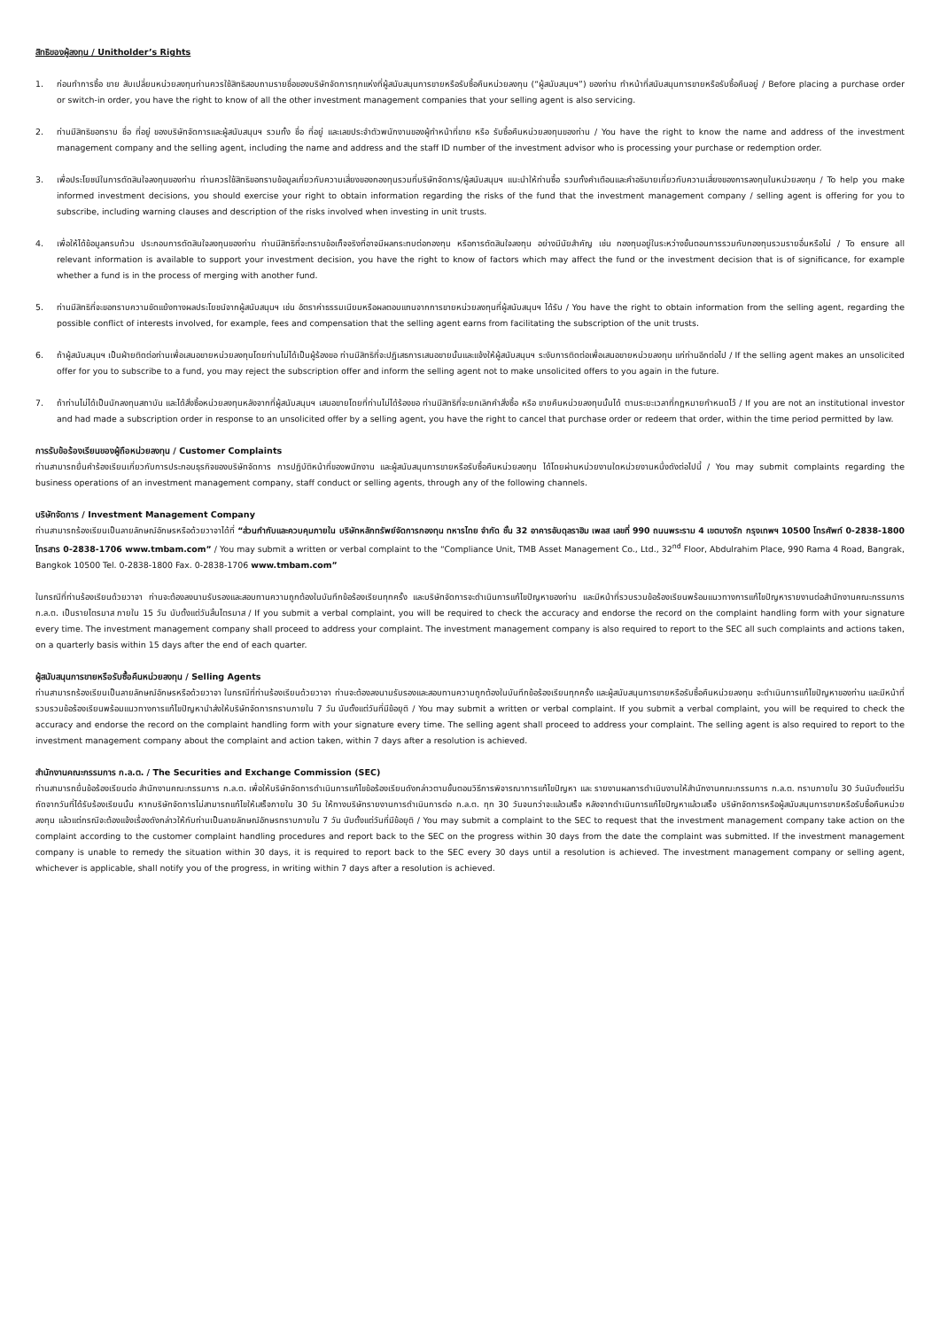สิทธิของผู้ลงทุน / Unitholder’s Rights
1. ก่อนทำการซื้อ ขาย สับเปลี่ยนหน่วยลงทุนท่านควรใช้สิทธิสอบถามรายชื่อของบริษัทจัดการทุกแห่งที่ผู้สนับสนุนการขายหรือรับซื้อคืนหน่วยลงทุน (“ผู้สนับสนุนฯ”) ของท่าน ทำหน้าที่สนับสนุนการขายหรือรับซื้อคืนอยู่ / Before placing a purchase order or switch-in order, you have the right to know of all the other investment management companies that your selling agent is also servicing.
2. ท่านมีสิทธิขอทราบ ชื่อ ที่อยู่ ของบริษัทจัดการและผู้สนับสนุนฯ รวมทั้ง ชื่อ ที่อยู่ และเลขประจำตัวพนักงานของผู้ทำหน้าที่ขาย หรือ รับซื้อคืนหน่วยลงทุนของท่าน / You have the right to know the name and address of the investment management company and the selling agent, including the name and address and the staff ID number of the investment advisor who is processing your purchase or redemption order.
3. เพื่อประโยชน์ในการตัดสินใจลงทุนของท่าน ท่านควรใช้สิทธิขอทราบข้อมูลเกี่ยวกับความเสี่ยงของกองทุนรวมที่บริษัทจัดการ/ผู้สนับสนุนฯ แนะนำให้ท่านซื้อ รวมทั้งคำเตือนและคำอธิบายเกี่ยวกับความเสี่ยงของการลงทุนในหน่วยลงทุน / To help you make informed investment decisions, you should exercise your right to obtain information regarding the risks of the fund that the investment management company / selling agent is offering for you to subscribe, including warning clauses and description of the risks involved when investing in unit trusts.
4. เพื่อให้ได้ข้อมูลครบถ้วน ประกอบการตัดสินใจลงทุนของท่าน ท่านมีสิทธิที่จะทราบข้อเท็จจริงที่อาจมีผลกระทบต่อกองทุน หรือการตัดสินใจลงทุน อย่างมีนัยสำคัญ เช่น กองทุนอยู่ในระหว่างขั้นตอนการรวมกับกองทุนรวมรายอื่นหรือไม่ / To ensure all relevant information is available to support your investment decision, you have the right to know of factors which may affect the fund or the investment decision that is of significance, for example whether a fund is in the process of merging with another fund.
5. ท่านมีสิทธิที่จะขอทราบความขัดแย้งทางผลประโยชน์จากผู้สนับสนุนฯ เช่น อัตราค่าธรรมเนียมหรือผลตอบแทนจากการขายหน่วยลงทุนที่ผู้สนับสนุนฯ ได้รับ / You have the right to obtain information from the selling agent, regarding the possible conflict of interests involved, for example, fees and compensation that the selling agent earns from facilitating the subscription of the unit trusts.
6. ถ้าผู้สนับสนุนฯ เป็นฝ่ายติดต่อท่านเพื่อเสนอขายหน่วยลงทุนโดยท่านไม่ได้เป็นผู้ร้องขอ ท่านมีสิทธิที่จะปฏิเสธการเสนอขายนั้นและแจ้งให้ผู้สนับสนุนฯ ระงับการติดต่อเพื่อเสนอขายหน่วยลงทุน แก่ท่านอีกต่อไป / If the selling agent makes an unsolicited offer for you to subscribe to a fund, you may reject the subscription offer and inform the selling agent not to make unsolicited offers to you again in the future.
7. ถ้าท่านไม่ได้เป็นนักลงทุนสถาบัน และได้สั่งซื้อหน่วยลงทุนหลังจากที่ผู้สนับสนุนฯ เสนอขายโดยที่ท่านไม่ได้ร้องขอ ท่านมีสิทธิที่จะยกเลิกคำสั่งซื้อ หรือ ขายคืนหน่วยลงทุนนั้นได้ ตามระยะเวลาที่กฎหมายกำหนดไว้ / If you are not an institutional investor and had made a subscription order in response to an unsolicited offer by a selling agent, you have the right to cancel that purchase order or redeem that order, within the time period permitted by law.
การรับข้อร้องเรียนของผู้ถือหน่วยลงทุน / Customer Complaints
ท่านสามารถยื่นคำร้องเรียนเกี่ยวกับการประกอบธุรกิจของบริษัทจัดการ การปฏิบัติหน้าที่ของพนักงาน และผู้สนับสนุนการขายหรือรับซื้อคืนหน่วยลงทุน ได้โดยผ่านหน่วยงานใดหน่วยงานหนึ่งดังต่อไปนี้ / You may submit complaints regarding the business operations of an investment management company, staff conduct or selling agents, through any of the following channels.
บริษัทจัดการ / Investment Management Company
ท่านสามารถร้องเรียนเป็นลายลักษณ์อักษรหรือด้วยวาจาได้ที่ “ส่วนกำกับและควบคุมภายใน บริษัทหลักทรัพย์จัดการกองทุน ทหารไทย จำกัด ชั้น 32 อาคารอับดุลราฮิม เพลส เลขที่ 990 ถนนพระราม 4 เขตบางรัก กรุงเทพฯ 10500 โทรศัพท์ 0-2838-1800 โทรสาร 0-2838-1706 www.tmbam.com” / You may submit a written or verbal complaint to the “Compliance Unit, TMB Asset Management Co., Ltd., 32<sup>nd</sup> Floor, Abdulrahim Place, 990 Rama 4 Road, Bangrak, Bangkok 10500 Tel. 0-2838-1800 Fax. 0-2838-1706 www.tmbam.com”
ในกรณีที่ท่านร้องเรียนด้วยวาจา ท่านจะต้องลงนามรับรองและสอบทานความถูกต้องในบันทึกข้อร้องเรียนทุกครั้ง และบริษัทจัดการจะดำเนินการแก้ไขปัญหาของท่าน และมีหน้าที่รวบรวมข้อร้องเรียนพร้อมแนวทางการแก้ไขปัญหารายงานต่อสำนักงานคณะกรรมการ ก.ล.ต. เป็นรายไตรมาส ภายใน 15 วัน นับตั้งแต่วันสิ้นไตรมาส / If you submit a verbal complaint, you will be required to check the accuracy and endorse the record on the complaint handling form with your signature every time. The investment management company shall proceed to address your complaint. The investment management company is also required to report to the SEC all such complaints and actions taken, on a quarterly basis within 15 days after the end of each quarter.
ผู้สนับสนุนการขายหรือรับซื้อคืนหน่วยลงทุน / Selling Agents
ท่านสามารถร้องเรียนเป็นลายลักษณ์อักษรหรือด้วยวาจา ในกรณีที่ท่านร้องเรียนด้วยวาจา ท่านจะต้องลงนามรับรองและสอบทานความถูกต้องในบันทึกข้อร้องเรียนทุกครั้ง และผู้สนับสนุนการขายหรือรับซื้อคืนหน่วยลงทุน จะดำเนินการแก้ไขปัญหาของท่าน และมีหน้าที่รวบรวมข้อร้องเรียนพร้อมแนวทางการแก้ไขปัญหานำส่งให้บริษัทจัดการทราบภายใน 7 วัน นับตั้งแต่วันที่มีข้อยุติ / You may submit a written or verbal complaint. If you submit a verbal complaint, you will be required to check the accuracy and endorse the record on the complaint handling form with your signature every time. The selling agent shall proceed to address your complaint. The selling agent is also required to report to the investment management company about the complaint and action taken, within 7 days after a resolution is achieved.
สำนักงานคณะกรรมการ ก.ล.ต. / The Securities and Exchange Commission (SEC)
ท่านสามารถยื่นข้อร้องเรียนต่อ สำนักงานคณะกรรมการ ก.ล.ต. เพื่อให้บริษัทจัดการดำเนินการแก้ไขข้อร้องเรียนดังกล่าวตามขั้นตอนวิธีการพิจารณาการแก้ไขปัญหา และ รายงานผลการดำเนินงานให้สำนักงานคณะกรรมการ ก.ล.ต. ทราบภายใน 30 วันนับตั้งแต่วันถัดจากวันที่ได้รับร้องเรียนนั้น หากบริษัทจัดการไม่สามารถแก้ไขให้เสร็จภายใน 30 วัน ให้ทางบริษัทรายงานการดำเนินการต่อ ก.ล.ต. ทุก 30 วันจนกว่าจะแล้วเสร็จ หลังจากดำเนินการแก้ไขปัญหาแล้วเสร็จ บริษัทจัดการหรือผู้สนับสนุนการขายหรือรับซื้อคืนหน่วยลงทุน แล้วแต่กรณีจะต้องแจ้งเรื่องดังกล่าวให้กับท่านเป็นลายลักษณ์อักษรทราบภายใน 7 วัน นับตั้งแต่วันที่มีข้อยุติ / You may submit a complaint to the SEC to request that the investment management company take action on the complaint according to the customer complaint handling procedures and report back to the SEC on the progress within 30 days from the date the complaint was submitted. If the investment management company is unable to remedy the situation within 30 days, it is required to report back to the SEC every 30 days until a resolution is achieved. The investment management company or selling agent, whichever is applicable, shall notify you of the progress, in writing within 7 days after a resolution is achieved.